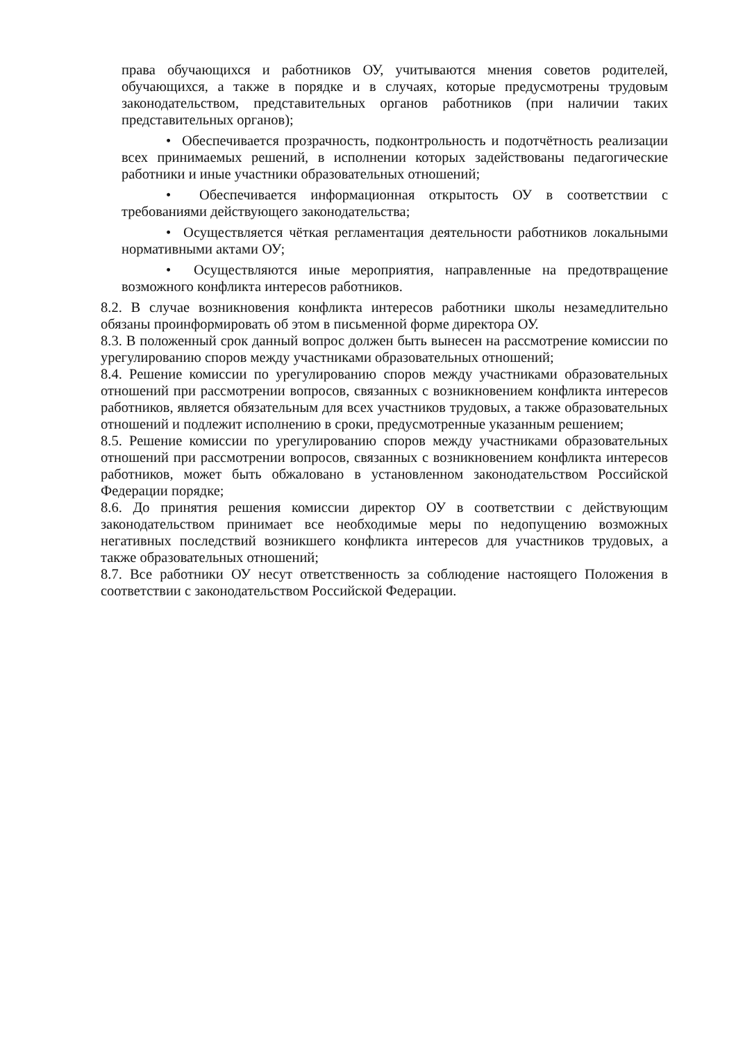права обучающихся и работников ОУ, учитываются мнения советов родителей, обучающихся, а также в порядке и в случаях, которые предусмотрены трудовым законодательством, представительных органов работников (при наличии таких представительных органов);
• Обеспечивается прозрачность, подконтрольность и подотчётность реализации всех принимаемых решений, в исполнении которых задействованы педагогические работники и иные участники образовательных отношений;
• Обеспечивается информационная открытость ОУ в соответствии с требованиями действующего законодательства;
• Осуществляется чёткая регламентация деятельности работников локальными нормативными актами ОУ;
• Осуществляются иные мероприятия, направленные на предотвращение возможного конфликта интересов работников.
8.2. В случае возникновения конфликта интересов работники школы незамедлительно обязаны проинформировать об этом в письменной форме директора ОУ.
8.3. В положенный срок данный вопрос должен быть вынесен на рассмотрение комиссии по урегулированию споров между участниками образовательных отношений;
8.4. Решение комиссии по урегулированию споров между участниками образовательных отношений при рассмотрении вопросов, связанных с возникновением конфликта интересов работников, является обязательным для всех участников трудовых, а также образовательных отношений и подлежит исполнению в сроки, предусмотренные указанным решением;
8.5. Решение комиссии по урегулированию споров между участниками образовательных отношений при рассмотрении вопросов, связанных с возникновением конфликта интересов работников, может быть обжаловано в установленном законодательством Российской Федерации порядке;
8.6. До принятия решения комиссии директор ОУ в соответствии с действующим законодательством принимает все необходимые меры по недопущению возможных негативных последствий возникшего конфликта интересов для участников трудовых, а также образовательных отношений;
8.7. Все работники ОУ несут ответственность за соблюдение настоящего Положения в соответствии с законодательством Российской Федерации.